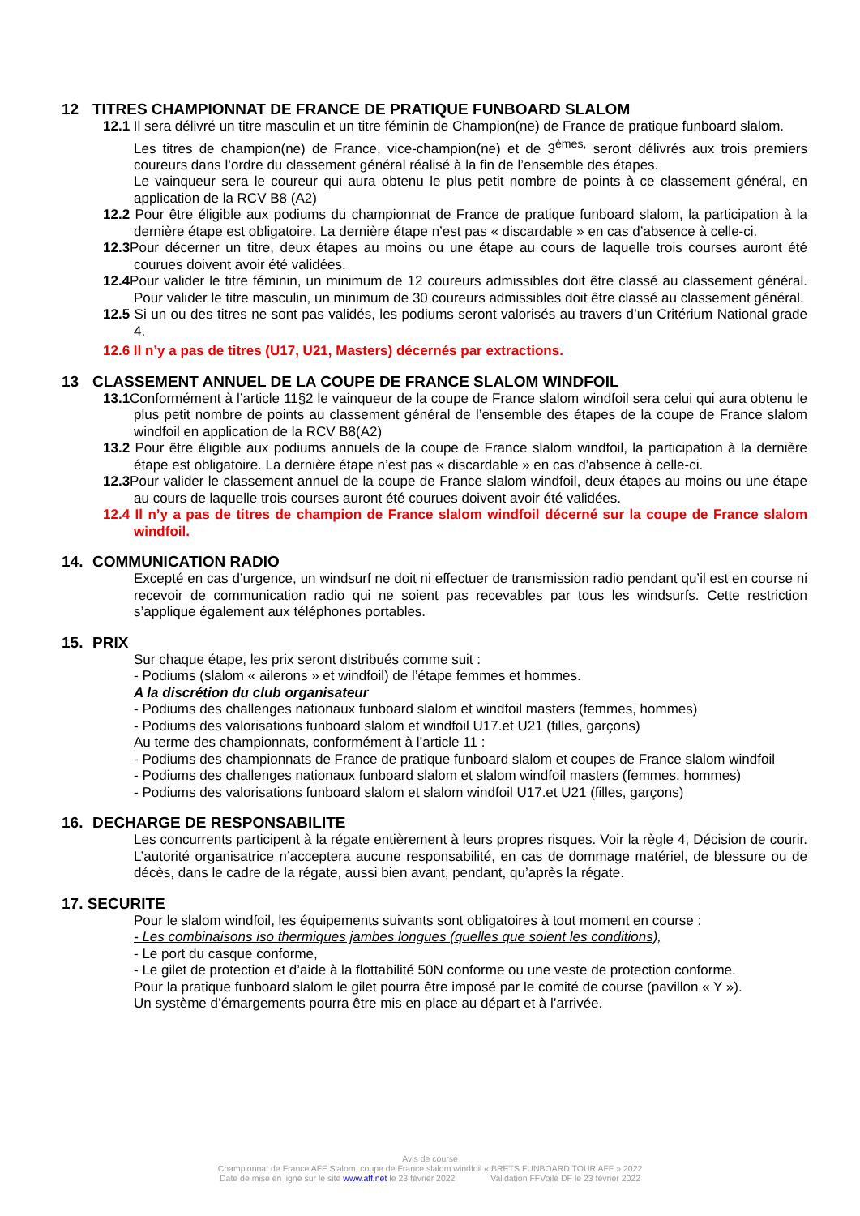12 TITRES CHAMPIONNAT DE FRANCE DE PRATIQUE FUNBOARD SLALOM
12.1 Il sera délivré un titre masculin et un titre féminin de Champion(ne) de France de pratique funboard slalom.
Les titres de champion(ne) de France, vice-champion(ne) et de 3<sup>èmes,</sup> seront délivrés aux trois premiers coureurs dans l’ordre du classement général réalisé à la fin de l’ensemble des étapes.
Le vainqueur sera le coureur qui aura obtenu le plus petit nombre de points à ce classement général, en application de la RCV B8 (A2)
12.2 Pour être éligible aux podiums du championnat de France de pratique funboard slalom, la participation à la dernière étape est obligatoire. La dernière étape n’est pas « discardable » en cas d’absence à celle-ci.
12.3 Pour décerner un titre, deux étapes au moins ou une étape au cours de laquelle trois courses auront été courues doivent avoir été validées.
12.4 Pour valider le titre féminin, un minimum de 12 coureurs admissibles doit être classé au classement général. Pour valider le titre masculin, un minimum de 30 coureurs admissibles doit être classé au classement général.
12.5 Si un ou des titres ne sont pas validés, les podiums seront valorisés au travers d’un Critérium National grade 4.
12.6 Il n’y a pas de titres (U17, U21, Masters) décernés par extractions.
13 CLASSEMENT ANNUEL DE LA COUPE DE FRANCE SLALOM WINDFOIL
13.1 Conformément à l’article 11§2 le vainqueur de la coupe de France slalom windfoil sera celui qui aura obtenu le plus petit nombre de points au classement général de l’ensemble des étapes de la coupe de France slalom windfoil en application de la RCV B8(A2)
13.2 Pour être éligible aux podiums annuels de la coupe de France slalom windfoil, la participation à la dernière étape est obligatoire. La dernière étape n’est pas « discardable » en cas d’absence à celle-ci.
12.3 Pour valider le classement annuel de la coupe de France slalom windfoil, deux étapes au moins ou une étape au cours de laquelle trois courses auront été courues doivent avoir été validées.
12.4 Il n’y a pas de titres de champion de France slalom windfoil décerné sur la coupe de France slalom windfoil.
14. COMMUNICATION RADIO
Excepté en cas d’urgence, un windsurf ne doit ni effectuer de transmission radio pendant qu’il est en course ni recevoir de communication radio qui ne soient pas recevables par tous les windsurfs. Cette restriction s’applique également aux téléphones portables.
15. PRIX
Sur chaque étape, les prix seront distribués comme suit :
- Podiums (slalom « ailerons » et windfoil) de l’étape femmes et hommes.
A la discrétion du club organisateur
- Podiums des challenges nationaux funboard slalom et windfoil masters (femmes, hommes)
- Podiums des valorisations funboard slalom et windfoil U17.et U21 (filles, garçons)
Au terme des championnats, conformément à l’article 11 :
- Podiums des championnats de France de pratique funboard slalom et coupes de France slalom windfoil
- Podiums des challenges nationaux funboard slalom et slalom windfoil masters (femmes, hommes)
- Podiums des valorisations funboard slalom et slalom windfoil U17.et U21 (filles, garçons)
16. DECHARGE DE RESPONSABILITE
Les concurrents participent à la régate entièrement à leurs propres risques. Voir la règle 4, Décision de courir. L’autorité organisatrice n’acceptera aucune responsabilité, en cas de dommage matériel, de blessure ou de décès, dans le cadre de la régate, aussi bien avant, pendant, qu’après la régate.
17. SECURITE
Pour le slalom windfoil, les équipements suivants sont obligatoires à tout moment en course :
- Les combinaisons iso thermiques jambes longues (quelles que soient les conditions),
- Le port du casque conforme,
- Le gilet de protection et d’aide à la flottabilité 50N conforme ou une veste de protection conforme.
Pour la pratique funboard slalom le gilet pourra être imposé par le comité de course (pavillon « Y »).
Un système d’émargements pourra être mis en place au départ et à l’arrivée.
Avis de course
Championnat de France AFF Slalom, coupe de France slalom windfoil « BRETS FUNBOARD TOUR AFF » 2022
Date de mise en ligne sur le site www.aff.net le 23 février 2022 Validation FFVoile DF le 23 février 2022